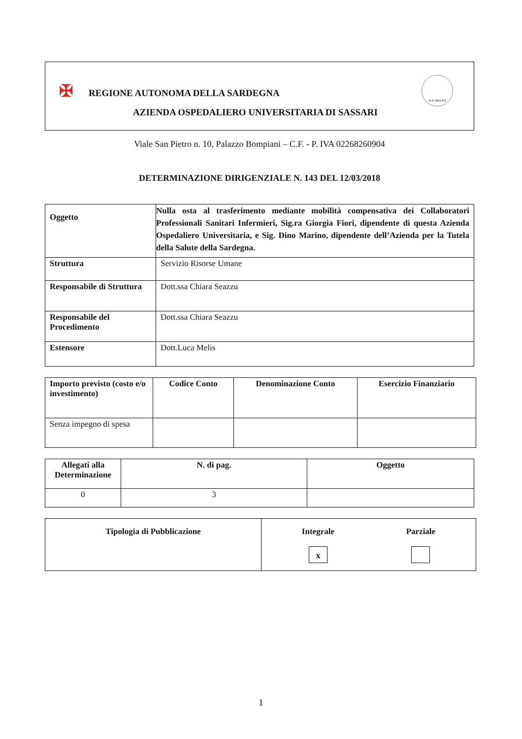✠
REGIONE AUTONOMA DELLA SARDEGNA
AZIENDA OSPEDALIERO UNIVERSITARIA DI SASSARI
A.D. MDLXII
Viale San Pietro n. 10, Palazzo Bompiani – C.F. - P. IVA 02268260904
DETERMINAZIONE DIRIGENZIALE N. 143 DEL 12/03/2018
| Oggetto | Nulla osta al trasferimento mediante mobilità compensativa dei Collaboratori Professionali Sanitari Infermieri, Sig.ra Giorgia Fiori, dipendente di questa Azienda Ospedaliero Universitaria, e Sig. Dino Marino, dipendente dell’Azienda per la Tutela della Salute della Sardegna. |
| Struttura | Servizio Risorse Umane |
| Responsabile di Struttura | Dott.ssa Chiara Seazzu |
| Responsabile del Procedimento | Dott.ssa Chiara Seazzu |
| Estensore | Dott.Luca Melis |
| Importo previsto (costo e/o investimento) | Codice Conto | Denominazione Conto | Esercizio Finanziario |
| --- | --- | --- | --- |
| Senza impegno di spesa | | | |
| Allegati alla Determinazione | N. di pag. | Oggetto |
| --- | --- | --- |
| 0 | 3 | |
| Tipologia di Pubblicazione | Integrale x Parziale |
1